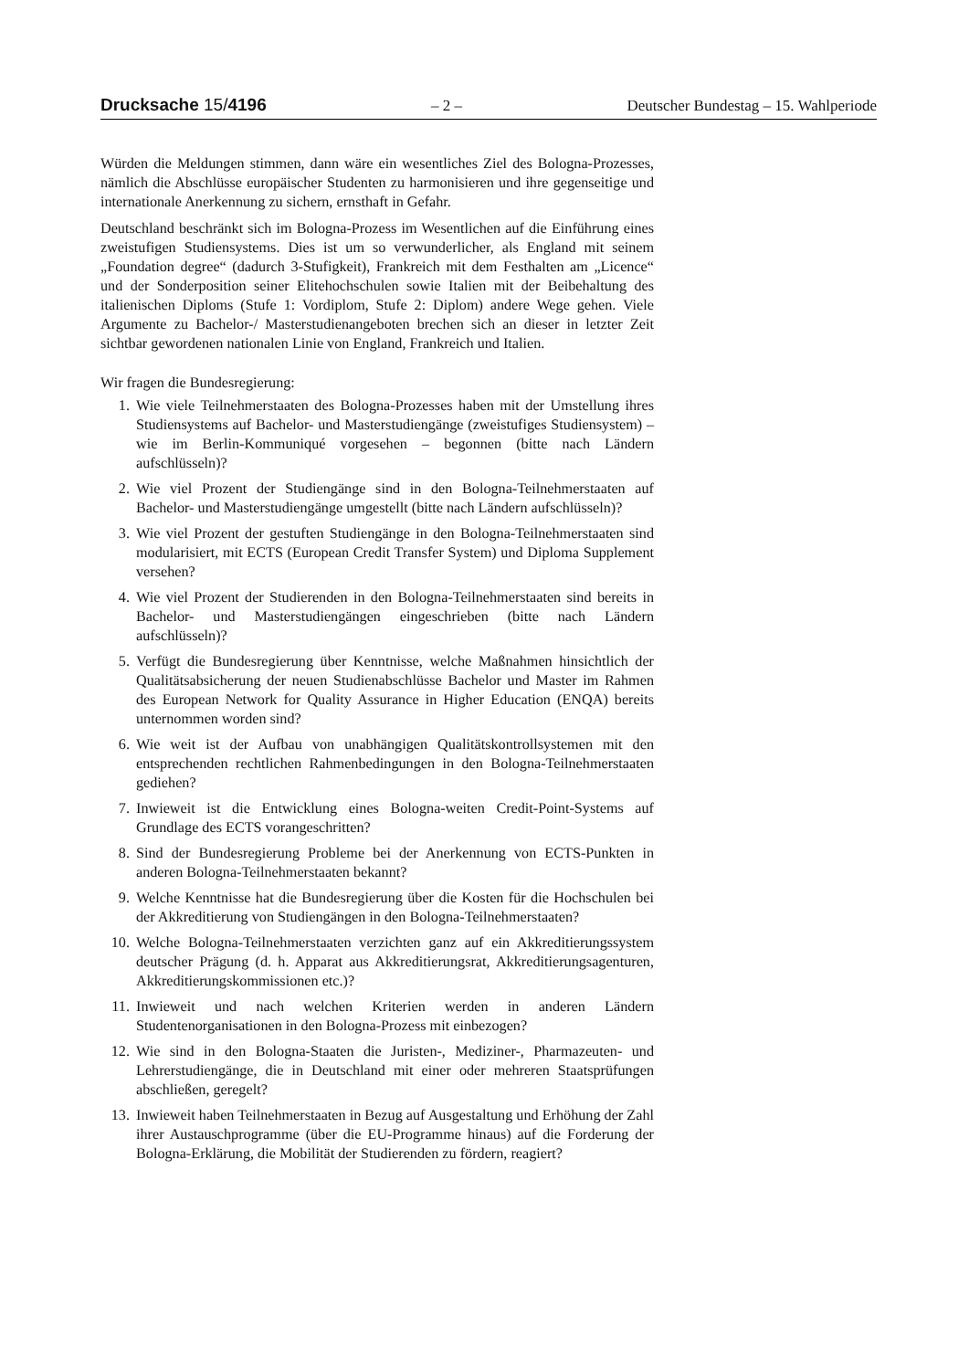Drucksache 15/4196 – 2 – Deutscher Bundestag – 15. Wahlperiode
Würden die Meldungen stimmen, dann wäre ein wesentliches Ziel des Bologna-Prozesses, nämlich die Abschlüsse europäischer Studenten zu harmonisieren und ihre gegenseitige und internationale Anerkennung zu sichern, ernsthaft in Gefahr.
Deutschland beschränkt sich im Bologna-Prozess im Wesentlichen auf die Einführung eines zweistufigen Studiensystems. Dies ist um so verwunderlicher, als England mit seinem „Foundation degree“ (dadurch 3-Stufigkeit), Frankreich mit dem Festhalten am „Licence“ und der Sonderposition seiner Elitehochschulen sowie Italien mit der Beibehaltung des italienischen Diploms (Stufe 1: Vordiplom, Stufe 2: Diplom) andere Wege gehen. Viele Argumente zu Bachelor-/ Masterstudienangeboten brechen sich an dieser in letzter Zeit sichtbar gewordenen nationalen Linie von England, Frankreich und Italien.
Wir fragen die Bundesregierung:
1. Wie viele Teilnehmerstaaten des Bologna-Prozesses haben mit der Umstellung ihres Studiensystems auf Bachelor- und Masterstudiengänge (zweistufiges Studiensystem) – wie im Berlin-Kommuniqué vorgesehen – begonnen (bitte nach Ländern aufschlüsseln)?
2. Wie viel Prozent der Studiengänge sind in den Bologna-Teilnehmerstaaten auf Bachelor- und Masterstudiengänge umgestellt (bitte nach Ländern aufschlüsseln)?
3. Wie viel Prozent der gestuften Studiengänge in den Bologna-Teilnehmerstaaten sind modularisiert, mit ECTS (European Credit Transfer System) und Diploma Supplement versehen?
4. Wie viel Prozent der Studierenden in den Bologna-Teilnehmerstaaten sind bereits in Bachelor- und Masterstudiengängen eingeschrieben (bitte nach Ländern aufschlüsseln)?
5. Verfügt die Bundesregierung über Kenntnisse, welche Maßnahmen hinsichtlich der Qualitätsabsicherung der neuen Studienabschlüsse Bachelor und Master im Rahmen des European Network for Quality Assurance in Higher Education (ENQA) bereits unternommen worden sind?
6. Wie weit ist der Aufbau von unabhängigen Qualitätskontrollsystemen mit den entsprechenden rechtlichen Rahmenbedingungen in den Bologna-Teilnehmerstaaten gediehen?
7. Inwieweit ist die Entwicklung eines Bologna-weiten Credit-Point-Systems auf Grundlage des ECTS vorangeschritten?
8. Sind der Bundesregierung Probleme bei der Anerkennung von ECTS-Punkten in anderen Bologna-Teilnehmerstaaten bekannt?
9. Welche Kenntnisse hat die Bundesregierung über die Kosten für die Hochschulen bei der Akkreditierung von Studiengängen in den Bologna-Teilnehmerstaaten?
10. Welche Bologna-Teilnehmerstaaten verzichten ganz auf ein Akkreditierungssystem deutscher Prägung (d. h. Apparat aus Akkreditierungsrat, Akkreditierungsagenturen, Akkreditierungskommissionen etc.)?
11. Inwieweit und nach welchen Kriterien werden in anderen Ländern Studentenorganisationen in den Bologna-Prozess mit einbezogen?
12. Wie sind in den Bologna-Staaten die Juristen-, Mediziner-, Pharmazeuten- und Lehrerstudiengänge, die in Deutschland mit einer oder mehreren Staatsprüfungen abschließen, geregelt?
13. Inwieweit haben Teilnehmerstaaten in Bezug auf Ausgestaltung und Erhöhung der Zahl ihrer Austauschprogramme (über die EU-Programme hinaus) auf die Forderung der Bologna-Erklärung, die Mobilität der Studierenden zu fördern, reagiert?